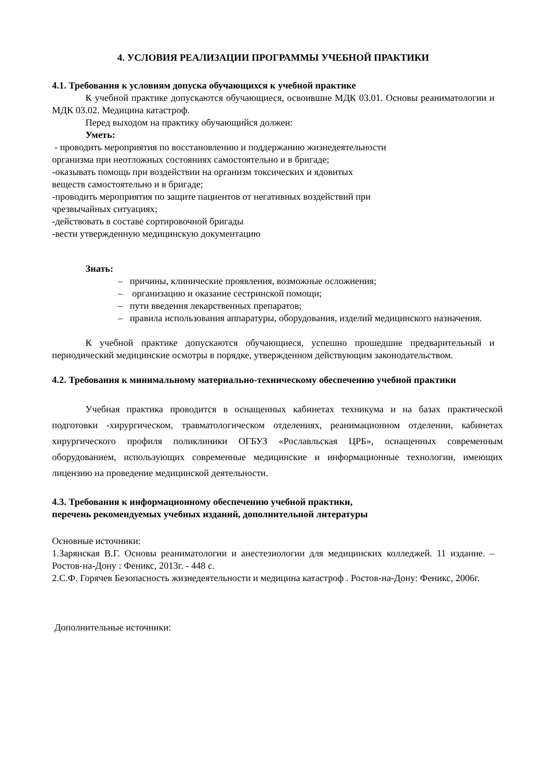4. УСЛОВИЯ РЕАЛИЗАЦИИ ПРОГРАММЫ УЧЕБНОЙ ПРАКТИКИ
4.1. Требования к условиям допуска обучающихся к учебной практике
К учебной практике допускаются обучающиеся, освоившие МДК 03.01. Основы реаниматологии и МДК 03.02. Медицина катастроф.
Перед выходом на практику обучающийся должен:
Уметь:
- проводить мероприятия по восстановлению и поддержанию жизнедеятельности
организма при неотложных состояниях самостоятельно и в бригаде;
-оказывать помощь при воздействии на организм токсических и ядовитых
веществ самостоятельно и в бригаде;
-проводить мероприятия по защите пациентов от негативных воздействий при
чрезвычайных ситуациях;
-действовать в составе сортировочной бригады
-вести утвержденную медицинскую документацию
Знать:
– причины, клинические проявления, возможные осложнения;
– организацию и оказание сестринской помощи;
– пути введения лекарственных препаратов;
– правила использования аппаратуры, оборудования, изделий медицинского назначения.
К учебной практике допускаются обучающиеся, успешно прошедшие предварительный и периодический медицинские осмотры в порядке, утвержденном действующим законодательством.
4.2. Требования к минимальному материально-техническому обеспечению учебной практики
Учебная практика проводится в оснащенных кабинетах техникума и на базах практической подготовки -хирургическом, травматологическом отделениях, реанимационном отделении, кабинетах хирургического профиля поликлиники ОГБУЗ «Рославльская ЦРБ», оснащенных современным оборудованием, использующих современные медицинские и информационные технологии, имеющих лицензию на проведение медицинской деятельности.
4.3. Требования к информационному обеспечению учебной практики,
перечень рекомендуемых учебных изданий, дополнительной литературы
Основные источники:
1.Зарянская В.Г. Основы реаниматологии и анестезиологии для медицинских колледжей. 11 издание. – Ростов-на-Дону : Феникс, 2013г. - 448 с.
2.С.Ф. Горячев Безопасность жизнедеятельности и медицина катастроф . Ростов-на-Дону: Феникс, 2006г.
Дополнительные источники: